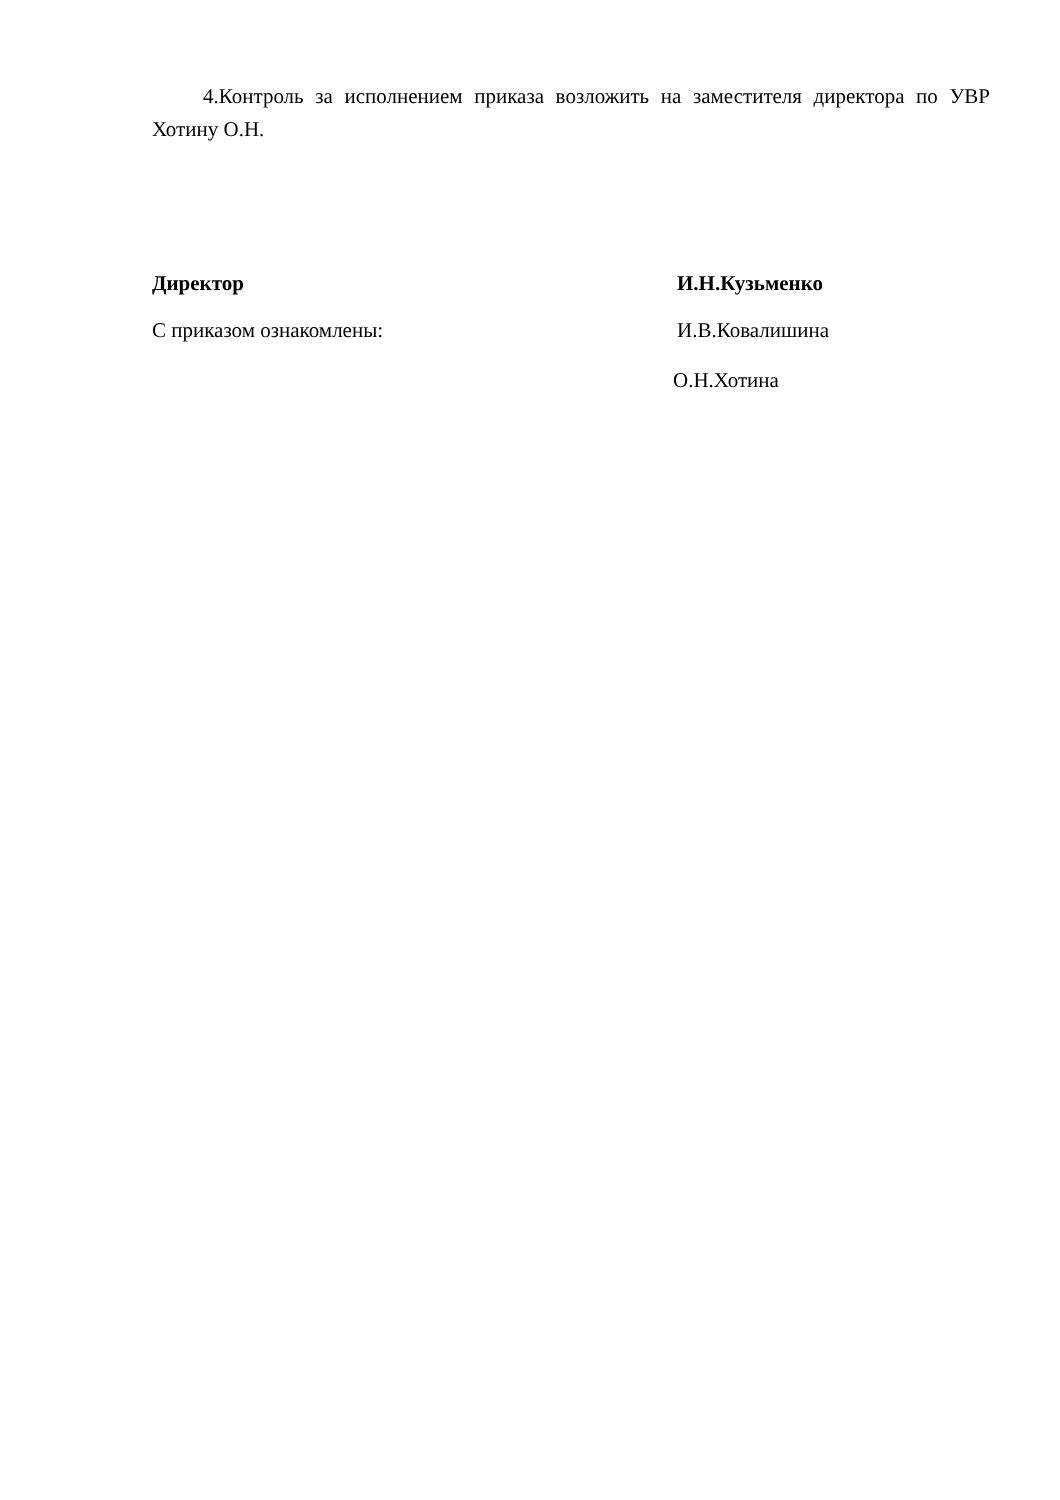4.Контроль за исполнением приказа возложить на заместителя директора по УВР Хотину О.Н.
Директор И.Н.Кузьменко
С приказом ознакомлены: И.В.Ковалишина
О.Н.Хотина